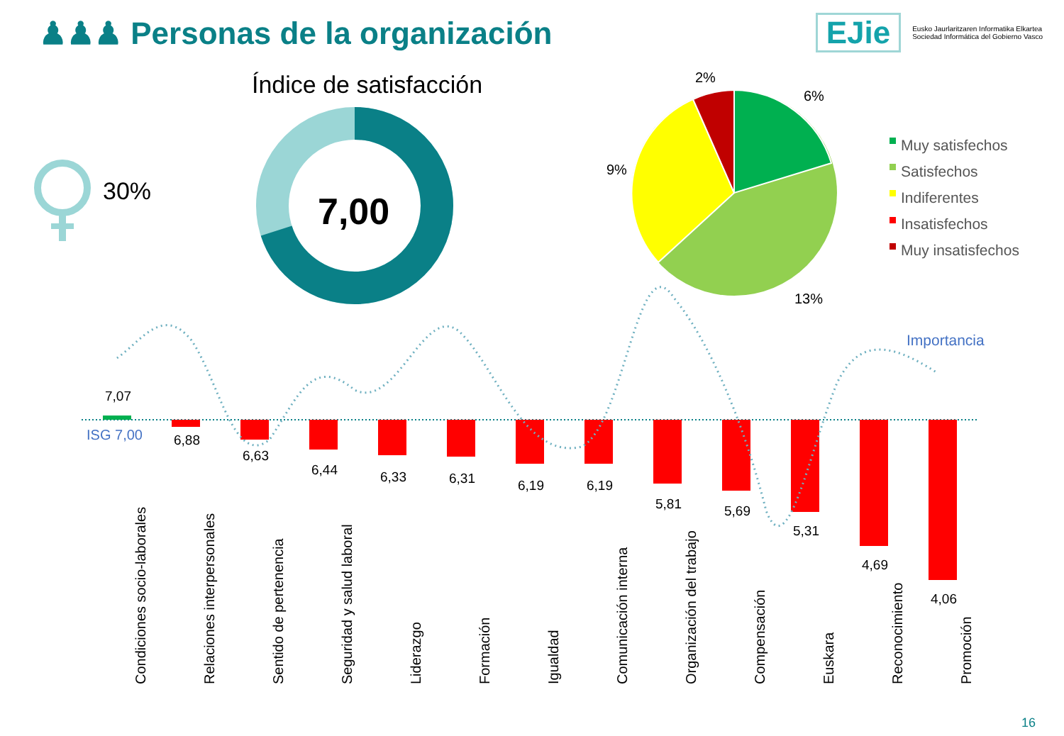♟♟♟ Personas de la organización
EJie Eusko Jaurlaritzaren Informatika Elkartea
Sociedad Informática del Gobierno Vasco
30%
Índice de satisfacción
7,00
2%
6%
9%
13%
Muy satisfechos
Satisfechos
Indiferentes
Insatisfechos
Muy insatisfechos
Importancia
ISG 7,00
7,07
6,88
6,63
6,44 6,33 6,31 6,19 6,19
5,81 5,69
5,31
4,69
4,06
Condiciones socio-laborales
Relaciones interpersonales
Sentido de pertenencia
Seguridad y salud laboral
Liderazgo
Formación
Igualdad
Comunicación interna
Organización del trabajo
Compensación
Euskara
Reconocimiento
Promoción
16